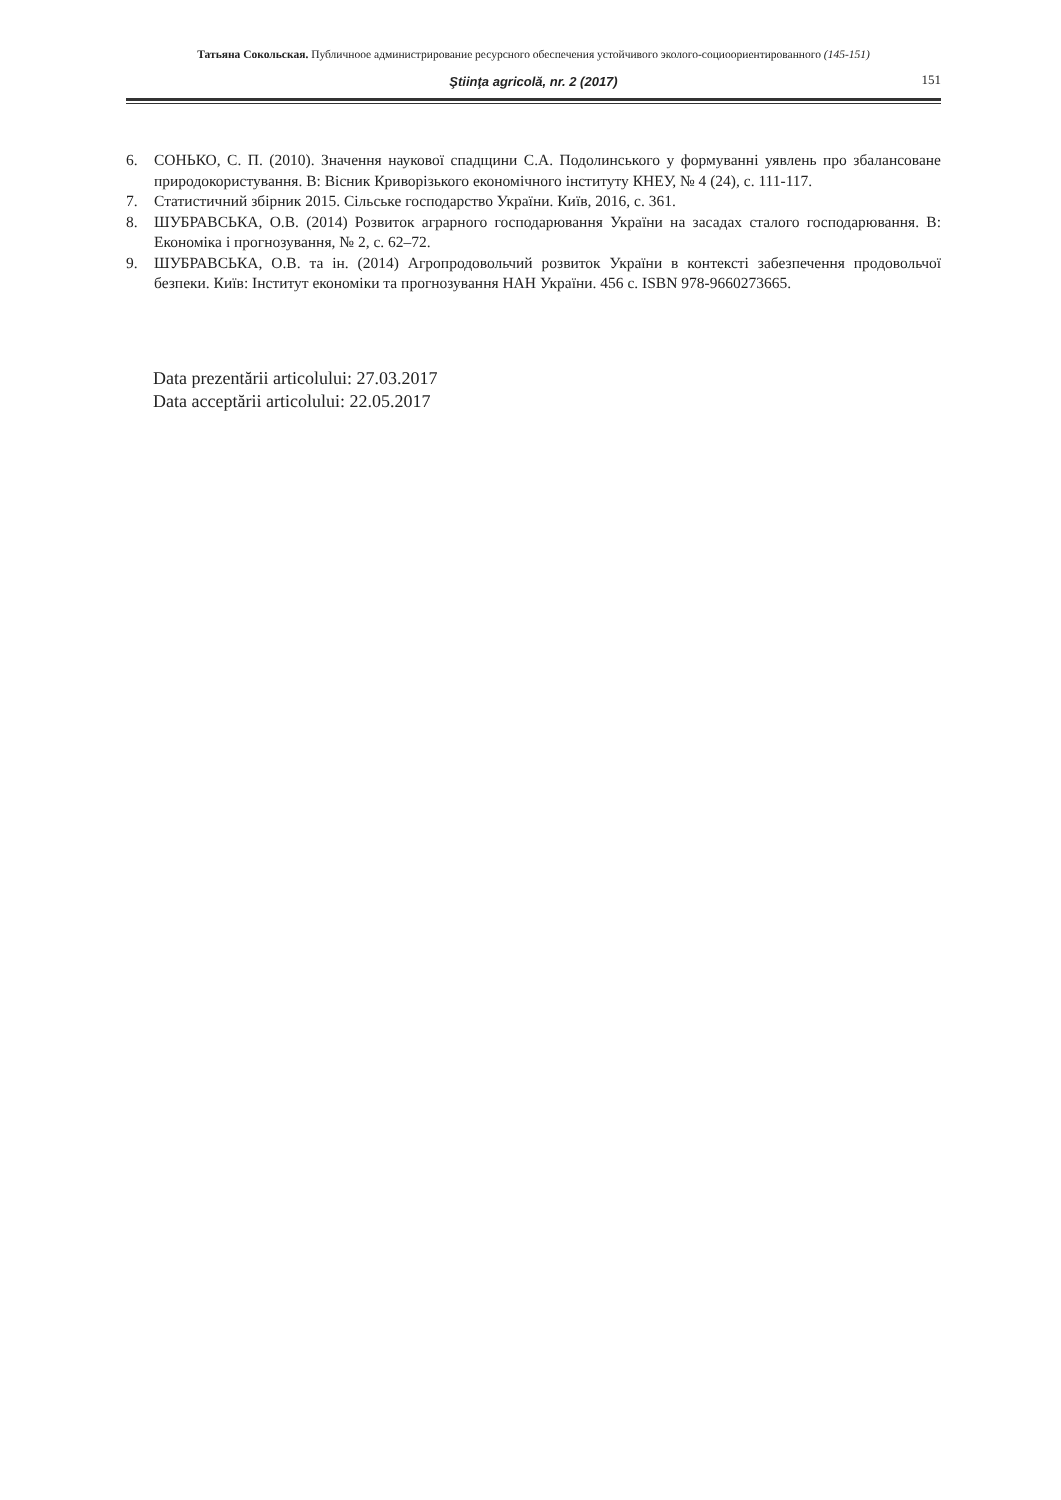Татьяна Сокольская. Публичноое администрирование ресурсного обеспечения устойчивого эколого-социоориентированного (145-151)
Ştiinţa agricolă, nr. 2 (2017) 151
6. СОНЬКО, С. П. (2010). Значення наукової спадщини С.А. Подолинського у формуванні уявлень про збалансоване природокористування. В: Вісник Криворізького економічного інституту КНЕУ, № 4 (24), с. 111-117.
7. Статистичний збірник 2015. Сільське господарство України. Київ, 2016, с. 361.
8. ШУБРАВСЬКА, О.В. (2014) Розвиток аграрного господарювання України на засадах сталого господарювання. В: Економіка і прогнозування, № 2, с. 62–72.
9. ШУБРАВСЬКА, О.В. та ін. (2014) Агропродовольчий розвиток України в контексті забезпечення продовольчої безпеки. Київ: Інститут економіки та прогнозування НАН України. 456 с. ISBN 978-9660273665.
Data prezentării articolului: 27.03.2017
Data acceptării articolului: 22.05.2017